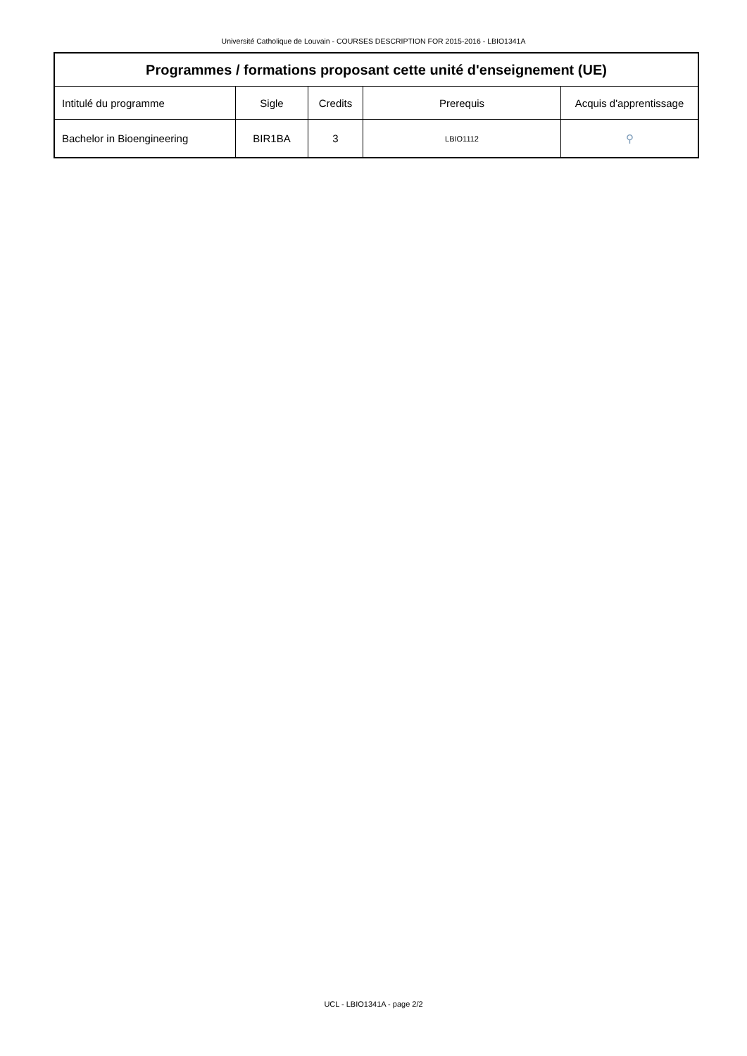Université Catholique de Louvain - COURSES DESCRIPTION FOR 2015-2016 - LBIO1341A
| Programmes / formations proposant cette unité d'enseignement (UE) | | | | |
| --- | --- | --- | --- | --- |
| Intitulé du programme | Sigle | Credits | Prerequis | Acquis d'apprentissage |
| Bachelor in Bioengineering | BIR1BA | 3 | LBIO1112 | ⚲ |
UCL - LBIO1341A - page 2/2